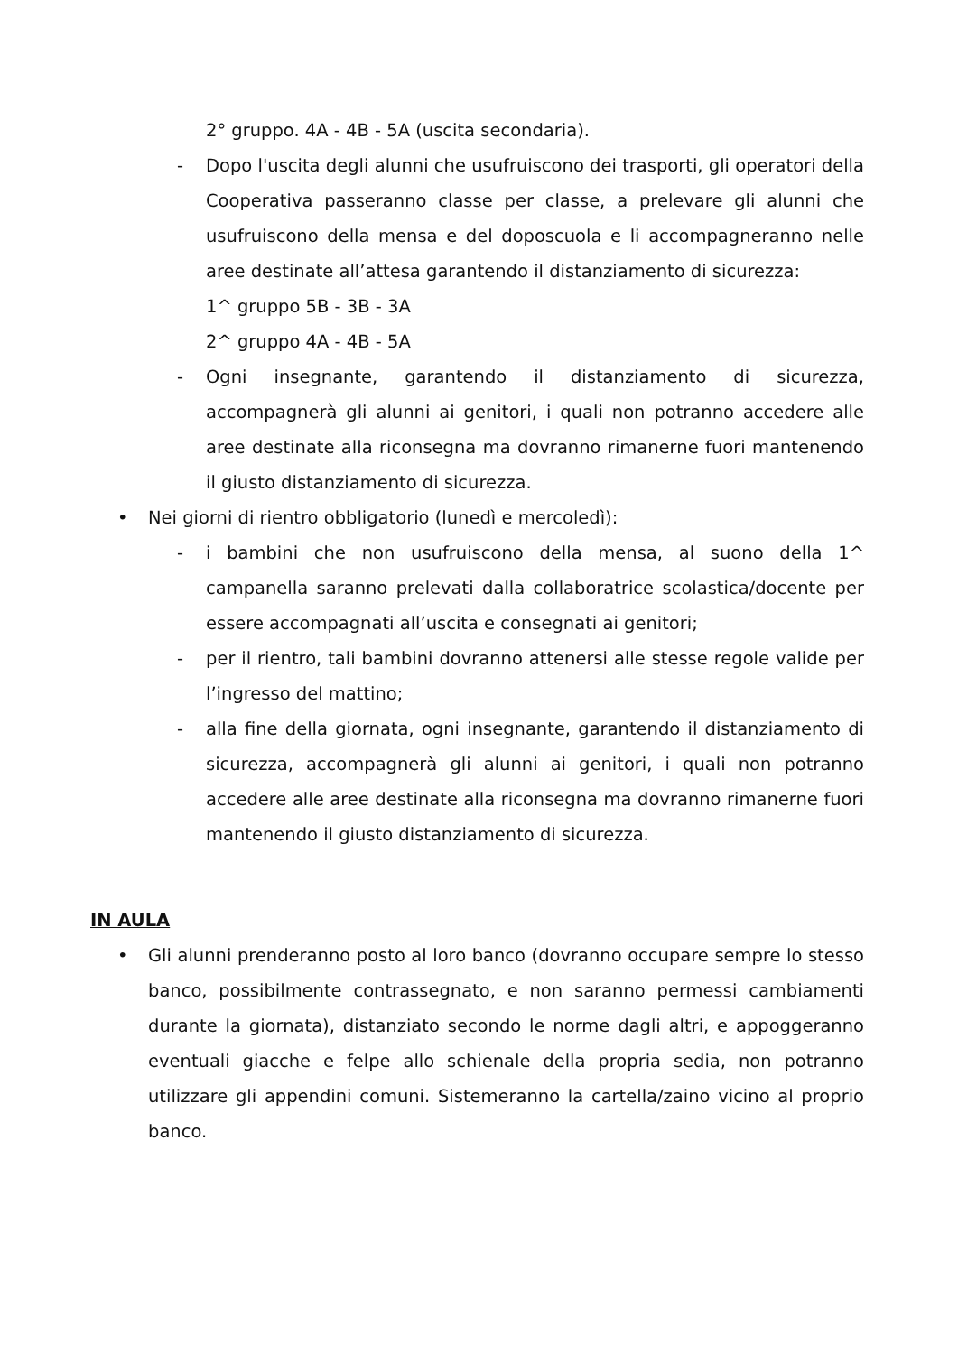2° gruppo. 4A - 4B - 5A (uscita secondaria).
- Dopo l'uscita degli alunni che usufruiscono dei trasporti, gli operatori della Cooperativa passeranno classe per classe, a prelevare gli alunni che usufruiscono della mensa e del doposcuola e li accompagneranno nelle aree destinate all’attesa garantendo il distanziamento di sicurezza:
1^ gruppo 5B - 3B - 3A
2^ gruppo 4A - 4B - 5A
- Ogni insegnante, garantendo il distanziamento di sicurezza, accompagnerà gli alunni ai genitori, i quali non potranno accedere alle aree destinate alla riconsegna ma dovranno rimanerne fuori mantenendo il giusto distanziamento di sicurezza.
• Nei giorni di rientro obbligatorio (lunedì e mercoledì):
- i bambini che non usufruiscono della mensa, al suono della 1^ campanella saranno prelevati dalla collaboratrice scolastica/docente per essere accompagnati all’uscita e consegnati ai genitori;
- per il rientro, tali bambini dovranno attenersi alle stesse regole valide per l’ingresso del mattino;
- alla fine della giornata, ogni insegnante, garantendo il distanziamento di sicurezza, accompagnerà gli alunni ai genitori, i quali non potranno accedere alle aree destinate alla riconsegna ma dovranno rimanerne fuori mantenendo il giusto distanziamento di sicurezza.
IN AULA
• Gli alunni prenderanno posto al loro banco (dovranno occupare sempre lo stesso banco, possibilmente contrassegnato, e non saranno permessi cambiamenti durante la giornata), distanziato secondo le norme dagli altri, e appoggeranno eventuali giacche e felpe allo schienale della propria sedia, non potranno utilizzare gli appendini comuni. Sistemeranno la cartella/zaino vicino al proprio banco.